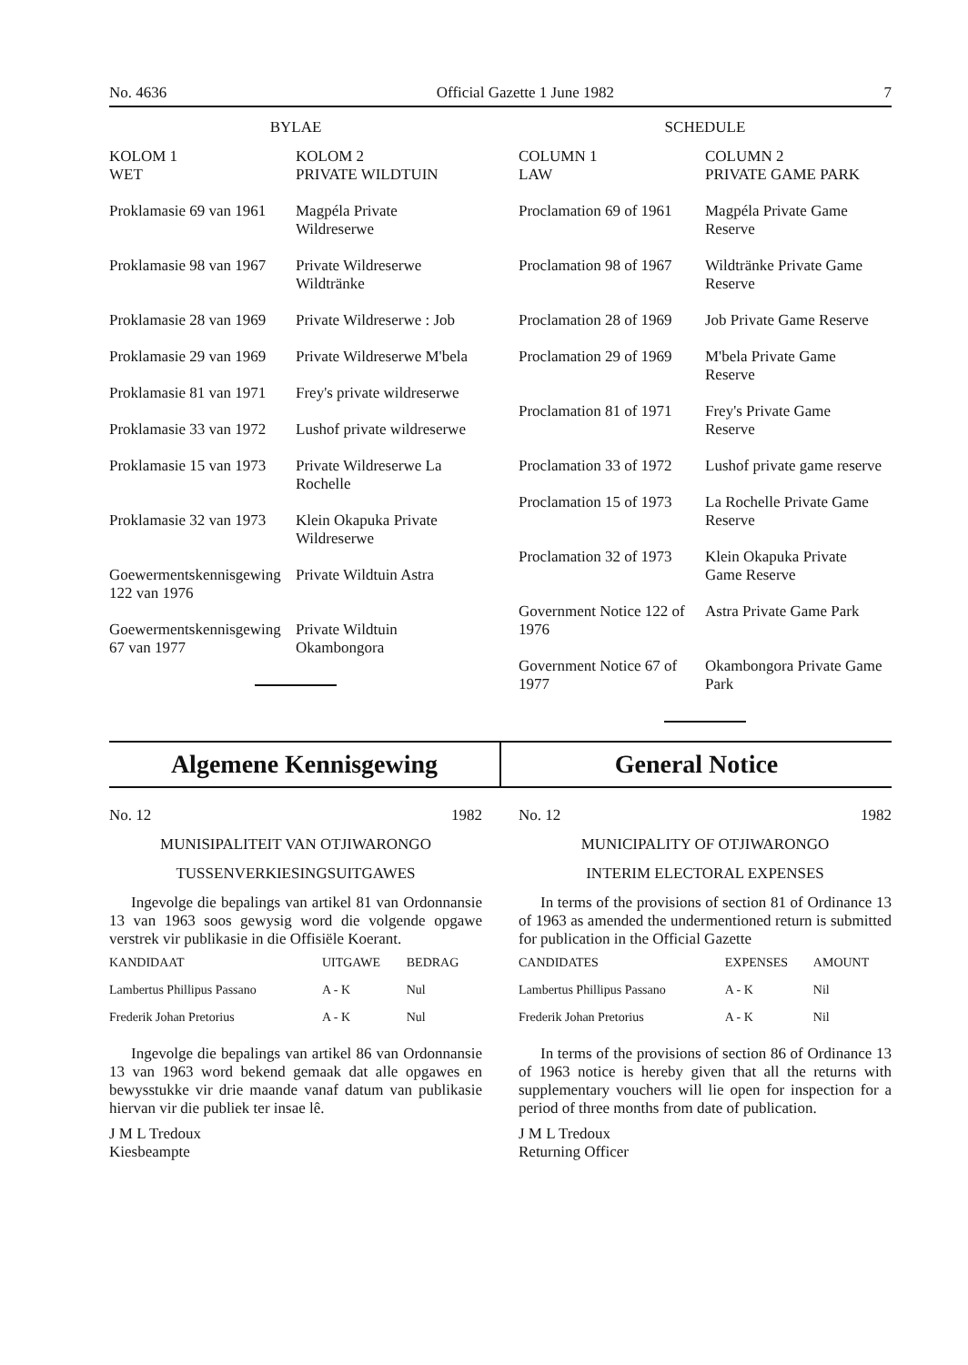No. 4636 Official Gazette 1 June 1982 7
BYLAE
| KOLOM 1 WET | KOLOM 2 PRIVATE WILDTUIN |
| Proklamasie 69 van 1961 | Magpéla Private Wildreserwe |
| Proklamasie 98 van 1967 | Private Wildreserwe Wildtränke |
| Proklamasie 28 van 1969 | Private Wildreserwe : Job |
| Proklamasie 29 van 1969 | Private Wildreserwe M'bela |
| Proklamasie 81 van 1971 | Frey's private wildreserwe |
| Proklamasie 33 van 1972 | Lushof private wildreserwe |
| Proklamasie 15 van 1973 | Private Wildreserwe La Rochelle |
| Proklamasie 32 van 1973 | Klein Okapuka Private Wildreserwe |
| Goewermentskennisgewing 122 van 1976 | Private Wildtuin Astra |
| Goewermentskennisgewing 67 van 1977 | Private Wildtuin Okambongora |
SCHEDULE
| COLUMN 1 LAW | COLUMN 2 PRIVATE GAME PARK |
| Proclamation 69 of 1961 | Magpéla Private Game Reserve |
| Proclamation 98 of 1967 | Wildtränke Private Game Reserve |
| Proclamation 28 of 1969 | Job Private Game Reserve |
| Proclamation 29 of 1969 | M'bela Private Game Reserve |
| Proclamation 81 of 1971 | Frey's Private Game Reserve |
| Proclamation 33 of 1972 | Lushof private game reserve |
| Proclamation 15 of 1973 | La Rochelle Private Game Reserve |
| Proclamation 32 of 1973 | Klein Okapuka Private Game Reserve |
| Government Notice 122 of 1976 | Astra Private Game Park |
| Government Notice 67 of 1977 | Okambongora Private Game Park |
Algemene Kennisgewing General Notice
No. 12 1982
MUNISIPALITEIT VAN OTJIWARONGO
TUSSENVERKIESINGSUITGAWES
Ingevolge die bepalings van artikel 81 van Ordonnansie 13 van 1963 soos gewysig word die volgende opgawe verstrek vir publikasie in die Offisiële Koerant.
| KANDIDAAT | UITGAWE | BEDRAG |
| --- | --- | --- |
| Lambertus Phillipus Passano | A - K | Nul |
| Frederik Johan Pretorius | A - K | Nul |
Ingevolge die bepalings van artikel 86 van Ordonnansie 13 van 1963 word bekend gemaak dat alle opgawes en bewysstukke vir drie maande vanaf datum van publikasie hiervan vir die publiek ter insae lê.
J M L Tredoux
Kiesbeampte
No. 12 1982
MUNICIPALITY OF OTJIWARONGO
INTERIM ELECTORAL EXPENSES
In terms of the provisions of section 81 of Ordinance 13 of 1963 as amended the undermentioned return is submitted for publication in the Official Gazette
| CANDIDATES | EXPENSES | AMOUNT |
| --- | --- | --- |
| Lambertus Phillipus Passano | A - K | Nil |
| Frederik Johan Pretorius | A - K | Nil |
In terms of the provisions of section 86 of Ordinance 13 of 1963 notice is hereby given that all the returns with supplementary vouchers will lie open for inspection for a period of three months from date of publication.
J M L Tredoux
Returning Officer